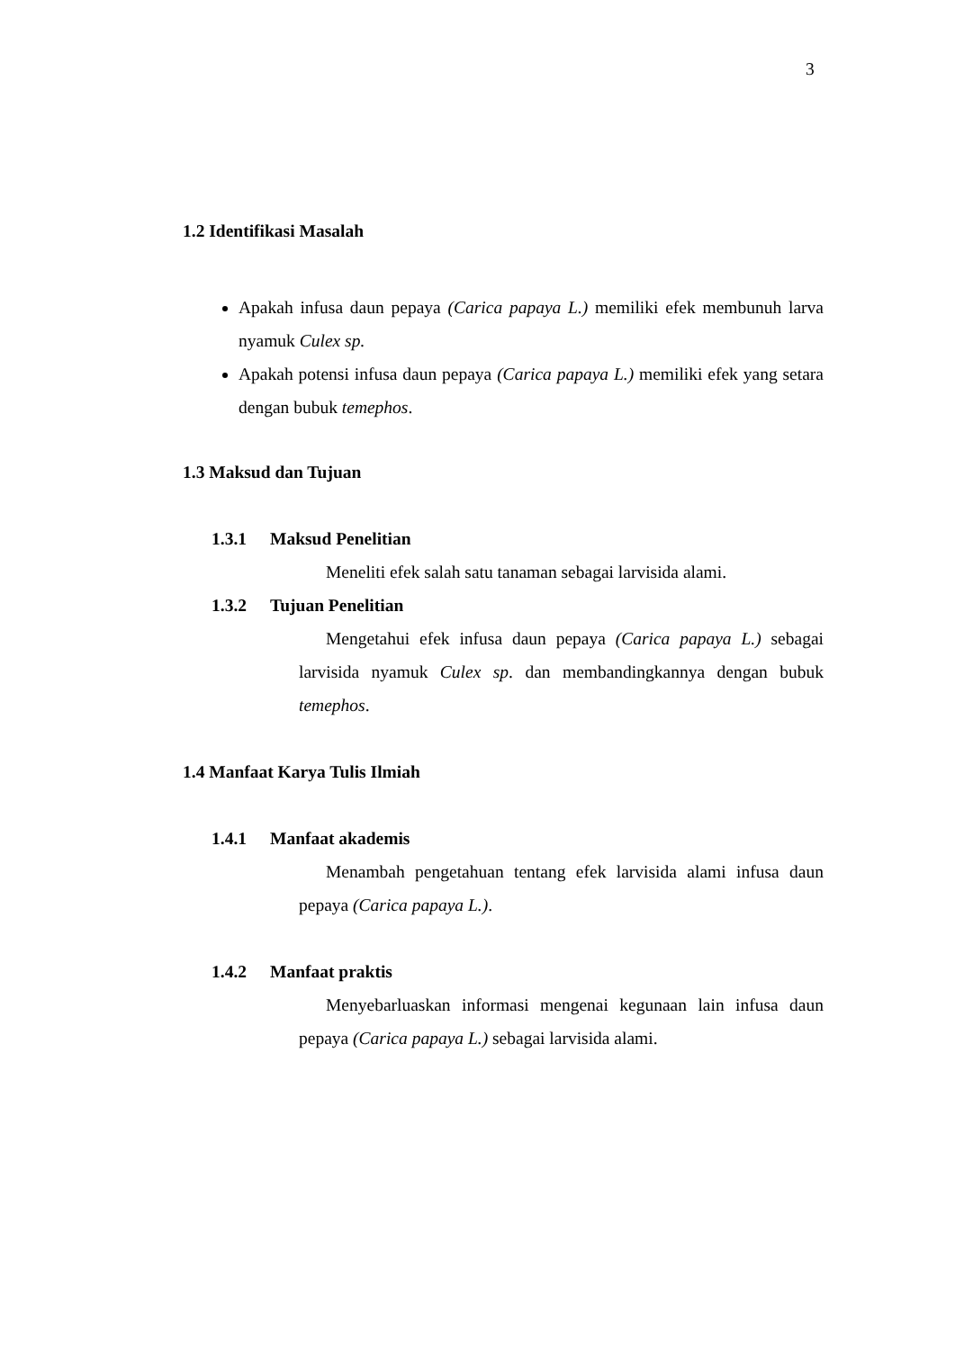3
1.2 Identifikasi Masalah
Apakah infusa daun pepaya (Carica papaya L.) memiliki efek membunuh larva nyamuk Culex sp.
Apakah potensi infusa daun pepaya (Carica papaya L.) memiliki efek yang setara dengan bubuk temephos.
1.3 Maksud dan Tujuan
1.3.1 Maksud Penelitian
Meneliti efek salah satu tanaman sebagai larvisida alami.
1.3.2 Tujuan Penelitian
Mengetahui efek infusa daun pepaya (Carica papaya L.) sebagai larvisida nyamuk Culex sp. dan membandingkannya dengan bubuk temephos.
1.4 Manfaat Karya Tulis Ilmiah
1.4.1 Manfaat akademis
Menambah pengetahuan tentang efek larvisida alami infusa daun pepaya (Carica papaya L.).
1.4.2 Manfaat praktis
Menyebarluaskan informasi mengenai kegunaan lain infusa daun pepaya (Carica papaya L.) sebagai larvisida alami.